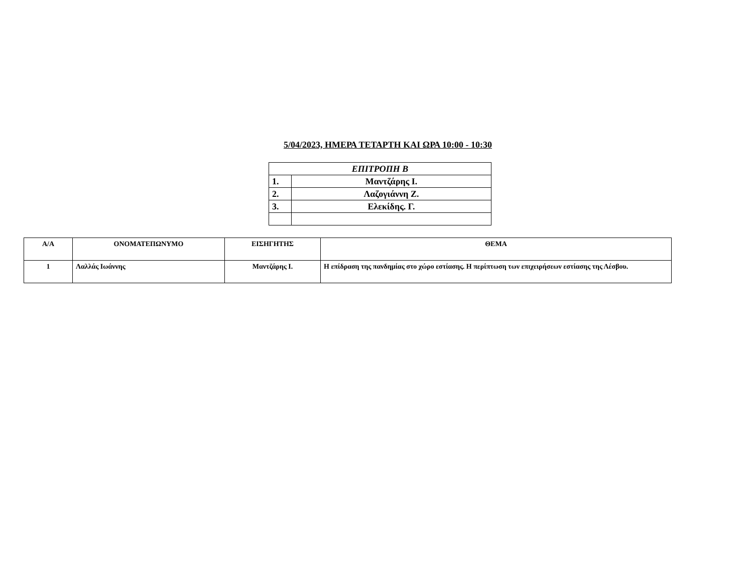5/04/2023, ΗΜΕΡΑ ΤΕΤΑΡΤΗ ΚΑΙ ΩΡΑ 10:00 - 10:30
| ΕΠΙΤΡΟΠΗ Β | |
| 1. | Μαντζάρης Ι. |
| 2. | Λαζογιάννη Ζ. |
| 3. | Ελεκίδης. Γ. |
| Α/Α | ΟΝΟΜΑΤΕΠΩΝΥΜΟ | ΕΙΣΗΓΗΤΗΣ | ΘΕΜΑ |
| --- | --- | --- | --- |
| 1 | Λαλλάς Ιωάννης | Μαντζάρης Ι. | Η επίδραση της πανδημίας στο χώρο εστίασης. Η περίπτωση των επιχειρήσεων εστίασης της Λέσβου. |